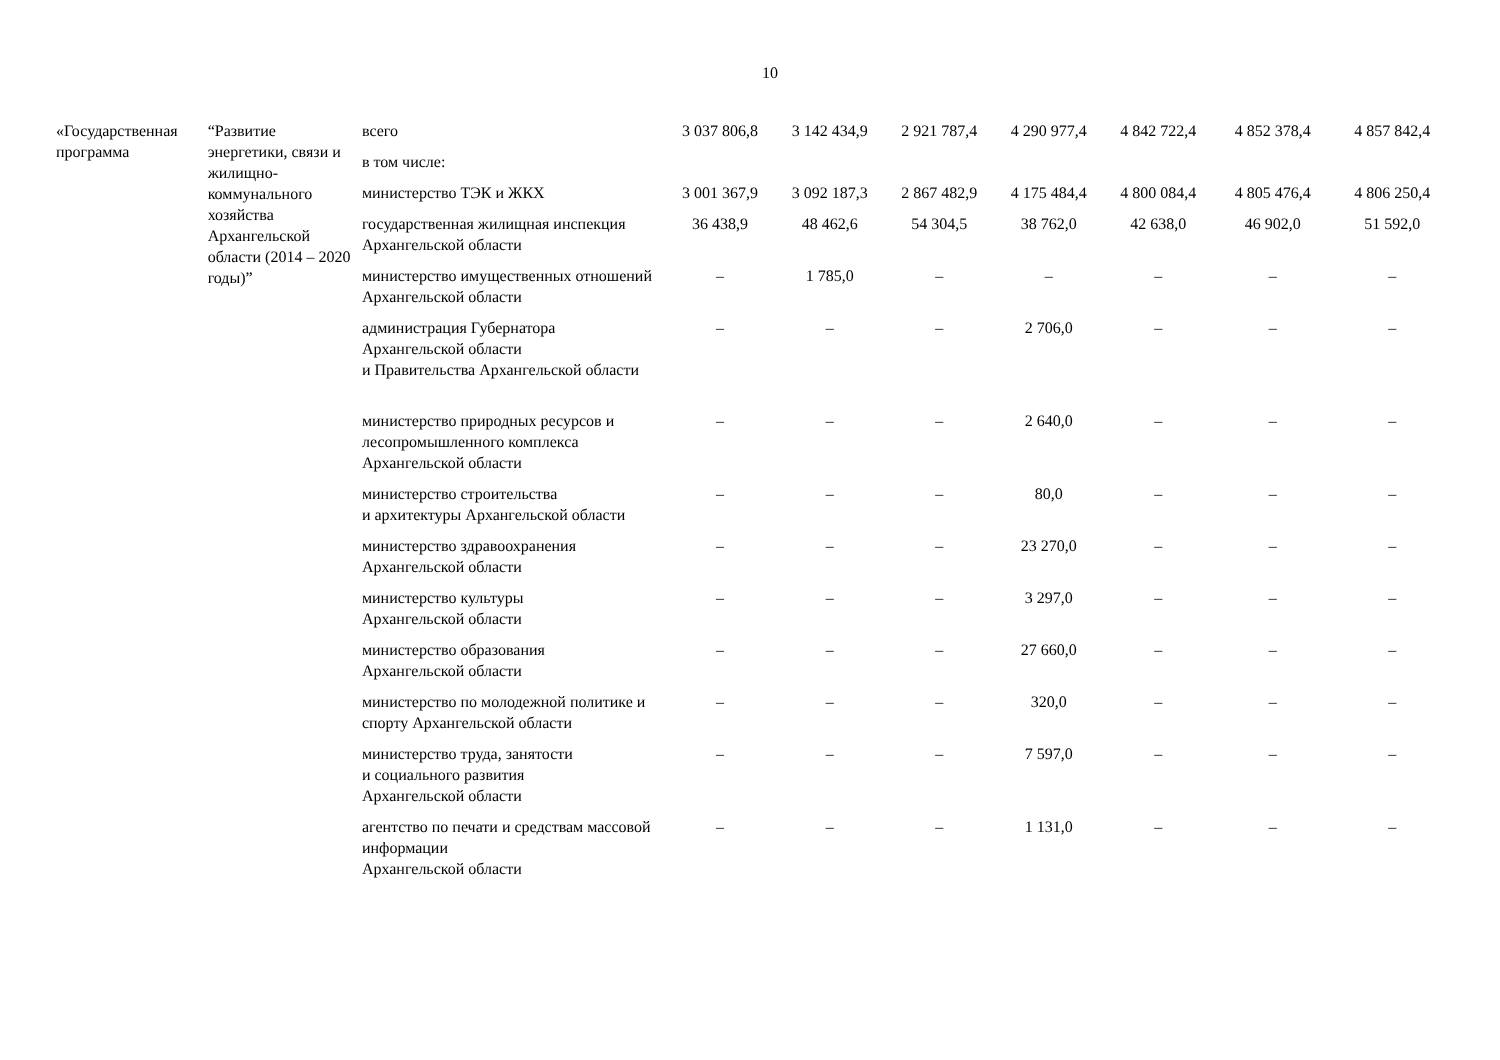10
| «Государственная программа | “Развитие энергетики, связи и жилищно-коммунального хозяйства Архангельской области (2014 – 2020 годы)” | всего | 3 037 806,8 | 3 142 434,9 | 2 921 787,4 | 4 290 977,4 | 4 842 722,4 | 4 852 378,4 | 4 857 842,4 |
| | | в том числе: | | | | | | | |
| | | министерство ТЭК и ЖКХ | 3 001 367,9 | 3 092 187,3 | 2 867 482,9 | 4 175 484,4 | 4 800 084,4 | 4 805 476,4 | 4 806 250,4 |
| | | государственная жилищная инспекция Архангельской области | 36 438,9 | 48 462,6 | 54 304,5 | 38 762,0 | 42 638,0 | 46 902,0 | 51 592,0 |
| | | министерство имущественных отношений Архангельской области | – | 1 785,0 | – | – | – | – | – |
| | | администрация Губернатора Архангельской области и Правительства Архангельской области | – | – | – | 2 706,0 | – | – | – |
| | | министерство природных ресурсов и лесопромышленного комплекса Архангельской области | – | – | – | 2 640,0 | – | – | – |
| | | министерство строительства и архитектуры Архангельской области | – | – | – | 80,0 | – | – | – |
| | | министерство здравоохранения Архангельской области | – | – | – | 23 270,0 | – | – | – |
| | | министерство культуры Архангельской области | – | – | – | 3 297,0 | – | – | – |
| | | министерство образования Архангельской области | – | – | – | 27 660,0 | – | – | – |
| | | министерство по молодежной политике и спорту Архангельской области | – | – | – | 320,0 | – | – | – |
| | | министерство труда, занятости и социального развития Архангельской области | – | – | – | 7 597,0 | – | – | – |
| | | агентство по печати и средствам массовой информации Архангельской области | – | – | – | 1 131,0 | – | – | – |